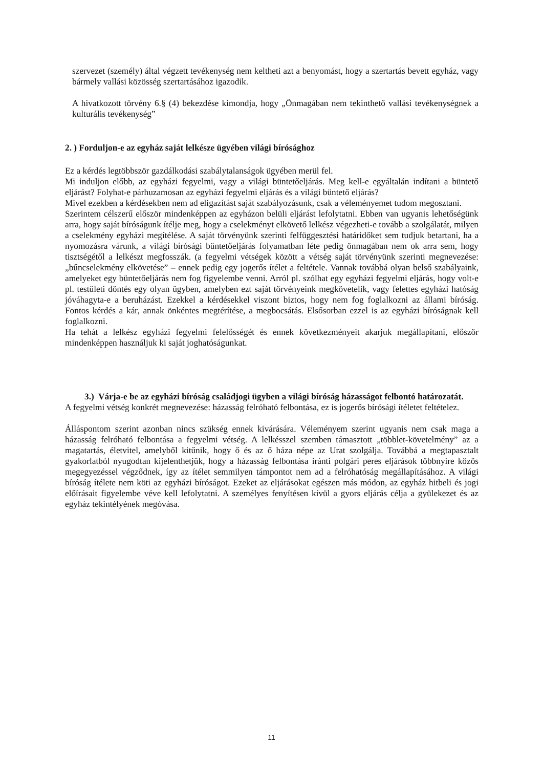szervezet (személy) által végzett tevékenység nem keltheti azt a benyomást, hogy a szertartás bevett egyház, vagy bármely vallási közösség szertartásához igazodik.
A hivatkozott törvény 6.§ (4) bekezdése kimondja, hogy „Önmagában nem tekinthető vallási tevékenységnek a kulturális tevékenység”
2. ) Forduljon-e az egyház saját lelkésze ügyében világi bírósághoz
Ez a kérdés legtöbbször gazdálkodási szabálytalanságok ügyében merül fel.
Mi induljon előbb, az egyházi fegyelmi, vagy a világi büntetőeljárás. Meg kell-e egyáltalán indítani a büntető eljárást? Folyhat-e párhuzamosan az egyházi fegyelmi eljárás és a világi büntető eljárás?
Mivel ezekben a kérdésekben nem ad eligazítást saját szabályozásunk, csak a véleményemet tudom megosztani.
Szerintem célszerű először mindenképpen az egyházon belüli eljárást lefolytatni. Ebben van ugyanis lehetőségünk arra, hogy saját bíróságunk ítélje meg, hogy a cselekményt elkövető lelkész végezheti-e tovább a szolgálatát, milyen a cselekmény egyházi megítélése. A saját törvényünk szerinti felfüggesztési határidőket sem tudjuk betartani, ha a nyomozásra várunk, a világi bírósági büntetőeljárás folyamatban léte pedig önmagában nem ok arra sem, hogy tisztségétől a lelkészt megfosszák. (a fegyelmi vétségek között a vétség saját törvényünk szerinti megnevezése: „bűncselekmény elkövetése” – ennek pedig egy jogerős ítélet a feltétele. Vannak továbbá olyan belső szabályaink, amelyeket egy büntetőeljárás nem fog figyelembe venni. Arról pl. szólhat egy egyházi fegyelmi eljárás, hogy volt-e pl. testületi döntés egy olyan ügyben, amelyben ezt saját törvényeink megkövetelik, vagy felettes egyházi hatóság jóváhagyta-e a beruházást. Ezekkel a kérdésekkel viszont biztos, hogy nem fog foglalkozni az állami bíróság. Fontos kérdés a kár, annak önkéntes megtérítése, a megbocsátás. Elsősorban ezzel is az egyházi bíróságnak kell foglalkozni.
Ha tehát a lelkész egyházi fegyelmi felelősségét és ennek következményeit akarjuk megállapítani, először mindenképpen használjuk ki saját joghatóságunkat.
3.) Várja-e be az egyházi bíróság családjogi ügyben a világi bíróság házasságot felbontó határozatát.
A fegyelmi vétség konkrét megnevezése: házasság felróható felbontása, ez is jogerős bírósági ítéletet feltételez.
Álláspontom szerint azonban nincs szükség ennek kivárására. Véleményem szerint ugyanis nem csak maga a házasság felróható felbontása a fegyelmi vétség. A lelkésszel szemben támasztott „többlet-követelmény” az a magatartás, életvitel, amelyből kitűnik, hogy ő és az ő háza népe az Urat szolgálja. Továbbá a megtapasztalt gyakorlatból nyugodtan kijelenthetjük, hogy a házasság felbontása iránti polgári peres eljárások többnyire közös megegyezéssel végződnek, így az ítélet semmilyen támpontot nem ad a felróhatóság megállapításához. A világi bíróság ítélete nem köti az egyházi bíróságot. Ezeket az eljárásokat egészen más módon, az egyház hitbeli és jogi előírásait figyelembe véve kell lefolytatni. A személyes fenyítésen kívül a gyors eljárás célja a gyülekezet és az egyház tekintélyének megóvása.
11